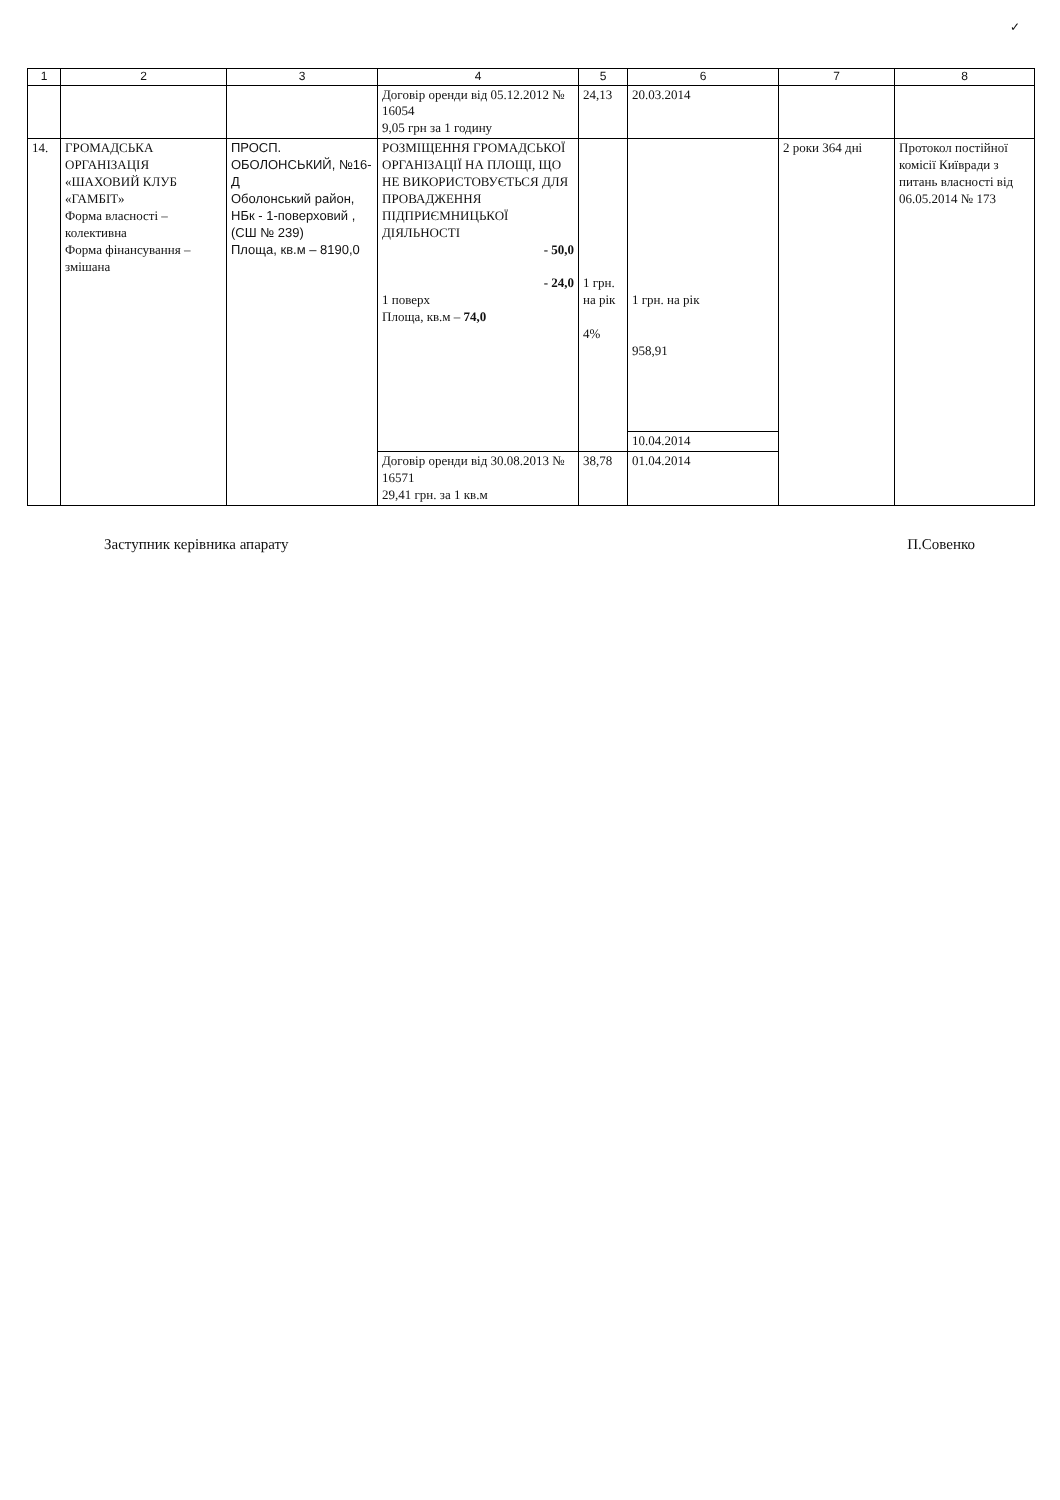✓
| 1 | 2 | 3 | 4 | 5 | 6 | 7 | 8 |
| --- | --- | --- | --- | --- | --- | --- | --- |
| | | | Договір оренди від 05.12.2012 № 16054 9,05 грн за 1 годину | 24,13 | 20.03.2014 | | |
| 14. | ГРОМАДСЬКА ОРГАНІЗАЦІЯ «ШАХОВИЙ КЛУБ «ГАМБІТ» Форма власності – колективна Форма фінансування – змішана | ПРОСП. ОБОЛОНСЬКИЙ, №16-Д Оболонський район, НБк - 1-поверховий , (СШ № 239) Площа, кв.м – 8190,0 | РОЗМІЩЕННЯ ГРОМАДСЬКОЇ ОРГАНІЗАЦІЇ НА ПЛОЩІ, ЩО НЕ ВИКОРИСТОВУЄТЬСЯ ДЛЯ ПРОВАДЖЕННЯ ПІДПРИЄМНИЦЬКОЇ ДІЯЛЬНОСТІ - 50,0 - 24,0 1 поверх Площа, кв.м – 74,0 | 1 грн. на рік 4% | 1 грн. на рік 958,91 | 2 роки 364 дні | Протокол постійної комісії Київради з питань власності від 06.05.2014 № 173 |
| | | | | | 10.04.2014 | | |
| | | | Договір оренди від 30.08.2013 № 16571 29,41 грн. за 1 кв.м | 38,78 | 01.04.2014 | | |
Заступник керівника апарату П.Совенко